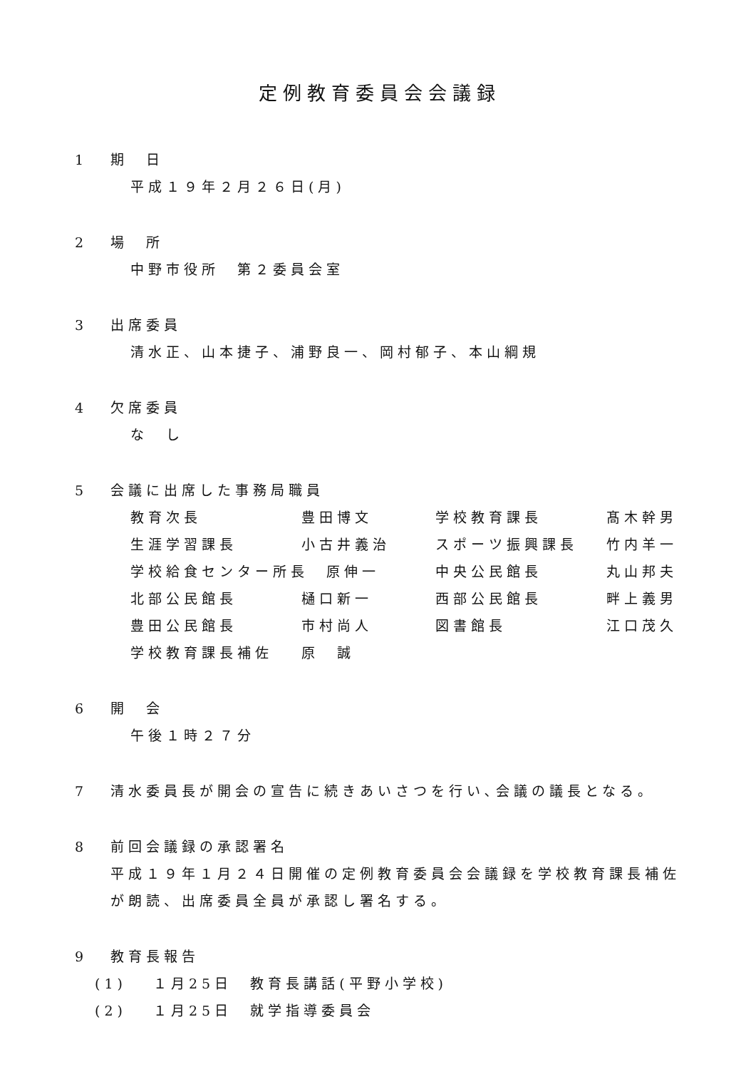定例教育委員会会議録
1 期　日
平成１９年２月２６日(月)
2 場　所
中野市役所　第２委員会室
3 出席委員
清水正、山本捷子、浦野良一、岡村郁子、本山綱規
4 欠席委員
な　し
5 会議に出席した事務局職員
| 教育次長 | 豊田博文 | 学校教育課長 | 髙木幹男 |
| 生涯学習課長 | 小古井義治 | スポーツ振興課長 | 竹内羊一 |
| 学校給食センター所長 原伸一 | | 中央公民館長 | 丸山邦夫 |
| 北部公民館長 | 樋口新一 | 西部公民館長 | 畔上義男 |
| 豊田公民館長 | 市村尚人 | 図書館長 | 江口茂久 |
| 学校教育課長補佐 | 原 誠 | | |
6 開　会
午後１時２７分
7 清水委員長が開会の宣告に続きあいさつを行い､会議の議長となる。
8 前回会議録の承認署名
平成１９年１月２４日開催の定例教育委員会会議録を学校教育課長補佐が朗読、出席委員全員が承認し署名する。
9 教育長報告
(1)　 １月25日　教育長講話(平野小学校)
(2)　 １月25日　就学指導委員会